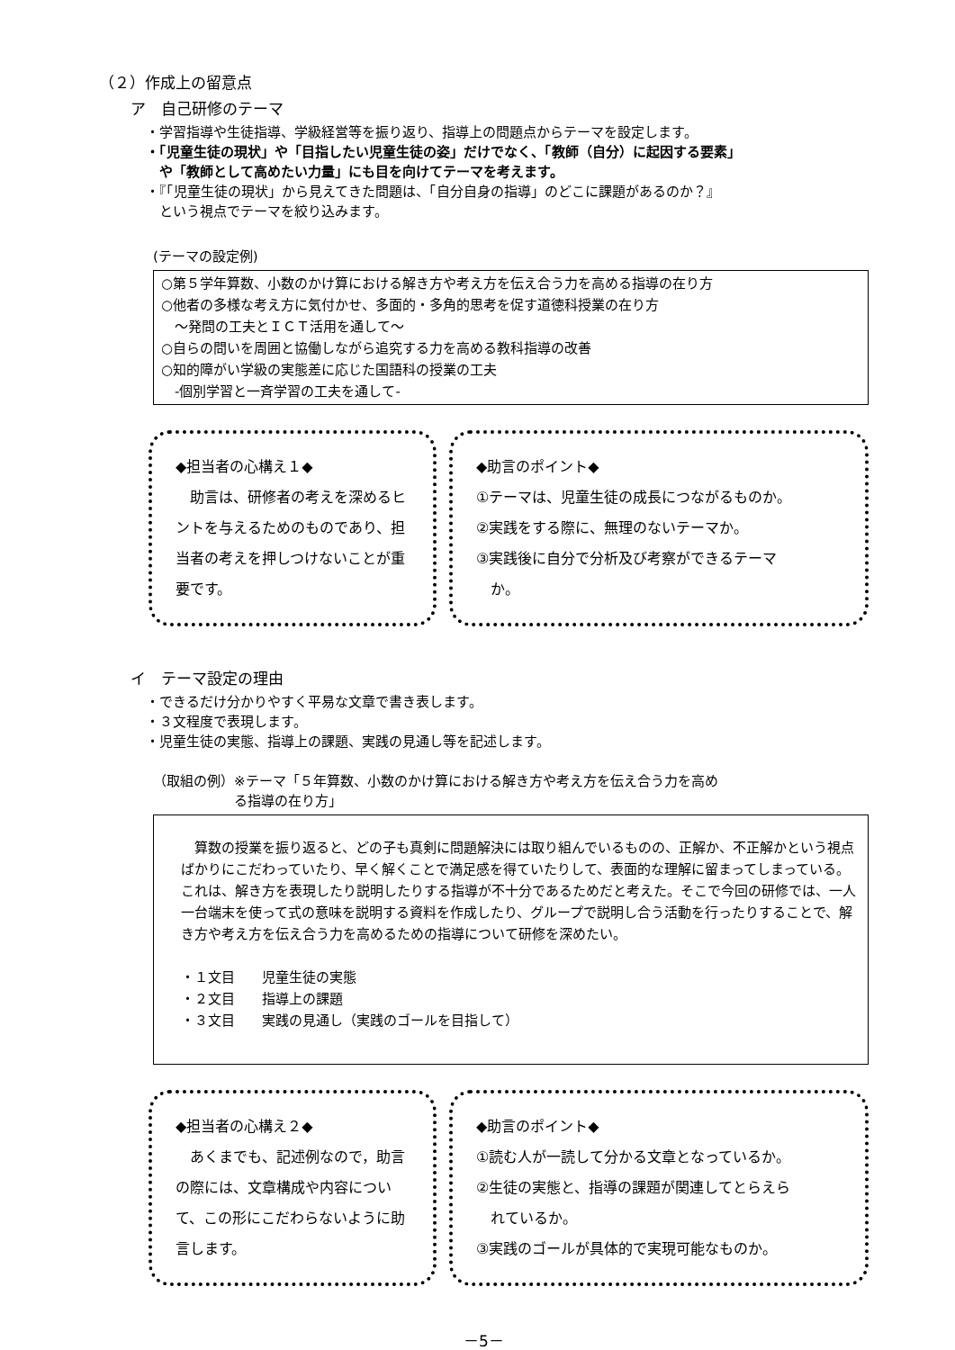（２）作成上の留意点
ア　自己研修のテーマ
・学習指導や生徒指導、学級経営等を振り返り、指導上の問題点からテーマを設定します。
・「児童生徒の現状」や「目指したい児童生徒の姿」だけでなく、「教師（自分）に起因する要素」
　や「教師として高めたい力量」にも目を向けてテーマを考えます。
・『「児童生徒の現状」から見えてきた問題は、「自分自身の指導」のどこに課題があるのか？』
　という視点でテーマを絞り込みます。
(テーマの設定例)
○第５学年算数、小数のかけ算における解き方や考え方を伝え合う力を高める指導の在り方
○他者の多様な考え方に気付かせ、多面的・多角的思考を促す道徳科授業の在り方
　～発問の工夫とＩＣＴ活用を通して～
○自らの問いを周囲と協働しながら追究する力を高める教科指導の改善
○知的障がい学級の実態差に応じた国語科の授業の工夫
　‐個別学習と一斉学習の工夫を通して‐
◆担当者の心構え１◆
　助言は、研修者の考えを深めるヒントを与えるためのものであり、担当者の考えを押しつけないことが重要です。
◆助言のポイント◆
①テーマは、児童生徒の成長につながるものか。
②実践をする際に、無理のないテーマか。
③実践後に自分で分析及び考察ができるテーマ
　か。
イ　テーマ設定の理由
・できるだけ分かりやすく平易な文章で書き表します。
・３文程度で表現します。
・児童生徒の実態、指導上の課題、実践の見通し等を記述します。
（取組の例）※テーマ「５年算数、小数のかけ算における解き方や考え方を伝え合う力を高め
　　　　　　る指導の在り方」
　算数の授業を振り返ると、どの子も真剣に問題解決には取り組んでいるものの、正解か、不正解かという視点ばかりにこだわっていたり、早く解くことで満足感を得ていたりして、表面的な理解に留まってしまっている。これは、解き方を表現したり説明したりする指導が不十分であるためだと考えた。そこで今回の研修では、一人一台端末を使って式の意味を説明する資料を作成したり、グループで説明し合う活動を行ったりすることで、解き方や考え方を伝え合う力を高めるための指導について研修を深めたい。
・１文目　　児童生徒の実態
・２文目　　指導上の課題
・３文目　　実践の見通し（実践のゴールを目指して）
◆担当者の心構え２◆
　あくまでも、記述例なので，助言の際には、文章構成や内容について、この形にこだわらないように助言します。
◆助言のポイント◆
①読む人が一読して分かる文章となっているか。
②生徒の実態と、指導の課題が関連してとらえら
　れているか。
③実践のゴールが具体的で実現可能なものか。
－5－